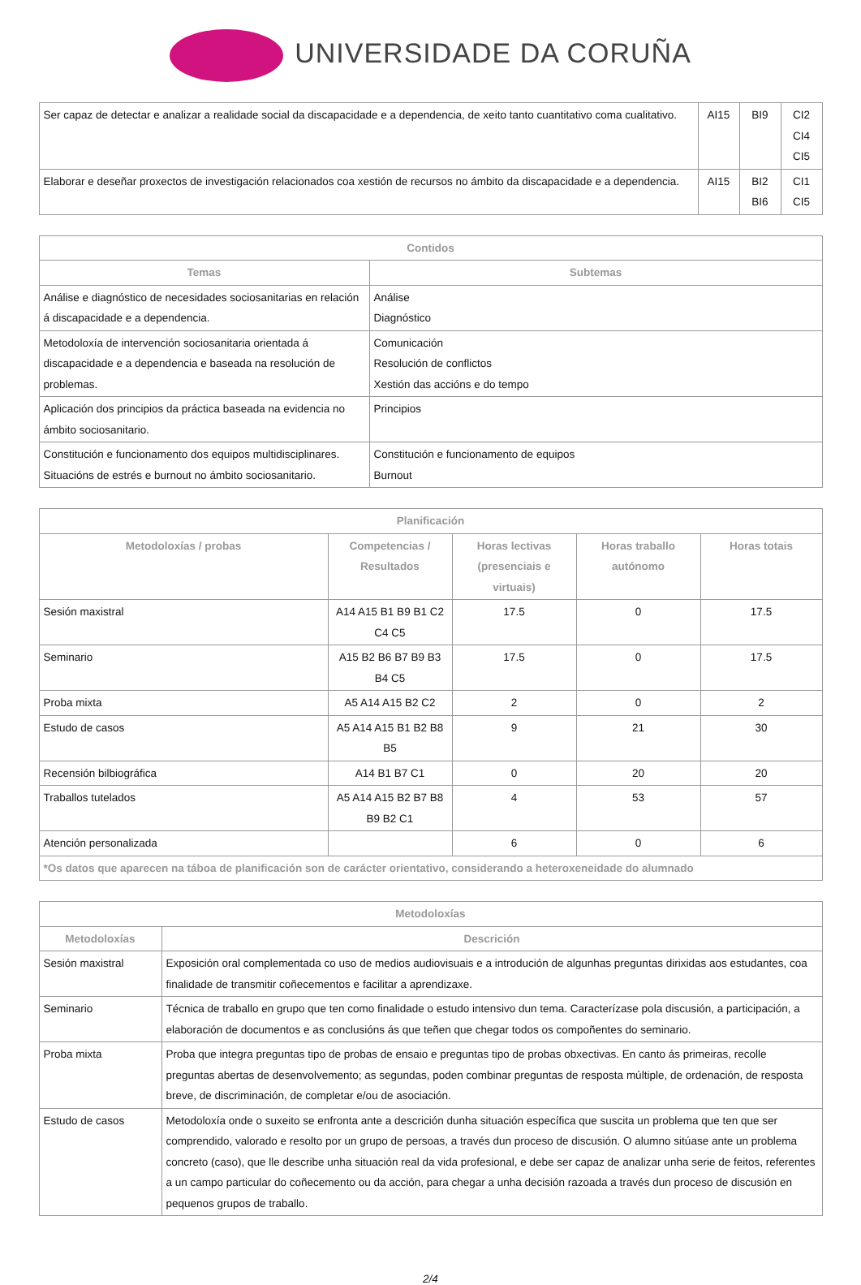UNIVERSIDADE DA CORUÑA
| Ser capaz de detectar e analizar a realidade social da discapacidade e a dependencia, de xeito tanto cuantitativo coma cualitativo. | AI15 | BI9 | CI2 CI4 CI5 |
| Elaborar e deseñar proxectos de investigación relacionados coa xestión de recursos no ámbito da discapacidade e a dependencia. | AI15 | BI2 BI6 | CI1 CI5 |
| Contidos | |
| --- | --- |
| Temas | Subtemas |
| Análise e diagnóstico de necesidades sociosanitarias en relación á discapacidade e a dependencia. | Análise Diagnóstico |
| Metodoloxía de intervención sociosanitaria orientada á discapacidade e a dependencia e baseada na resolución de problemas. | Comunicación Resolución de conflictos Xestión das accións e do tempo |
| Aplicación dos principios da práctica baseada na evidencia no ámbito sociosanitario. | Principios |
| Constitución e funcionamento dos equipos multidisciplinares. Situacións de estrés e burnout no ámbito sociosanitario. | Constitución e funcionamento de equipos Burnout |
| Planificación | | | | |
| --- | --- | --- | --- | --- |
| Metodoloxías / probas | Competencias / Resultados | Horas lectivas (presenciais e virtuais) | Horas traballo autónomo | Horas totais |
| Sesión maxistral | A14 A15 B1 B9 B1 C2 C4 C5 | 17.5 | 0 | 17.5 |
| Seminario | A15 B2 B6 B7 B9 B3 B4 C5 | 17.5 | 0 | 17.5 |
| Proba mixta | A5 A14 A15 B2 C2 | 2 | 0 | 2 |
| Estudo de casos | A5 A14 A15 B1 B2 B8 B5 | 9 | 21 | 30 |
| Recensión bilbiográfica | A14 B1 B7 C1 | 0 | 20 | 20 |
| Traballos tutelados | A5 A14 A15 B2 B7 B8 B9 B2 C1 | 4 | 53 | 57 |
| Atención personalizada | | 6 | 0 | 6 |
| *Os datos que aparecen na táboa de planificación son de carácter orientativo, considerando a heteroxeneidade do alumnado | | | | |
| Metodoloxías | |
| --- | --- |
| Metodoloxías | Descrición |
| Sesión maxistral | Exposición oral complementada co uso de medios audiovisuais e a introdución de algunhas preguntas dirixidas aos estudantes, coa finalidade de transmitir coñecementos e facilitar a aprendizaxe. |
| Seminario | Técnica de traballo en grupo que ten como finalidade o estudo intensivo dun tema. Caracterízase pola discusión, a participación, a elaboración de documentos e as conclusións ás que teñen que chegar todos os compoñentes do seminario. |
| Proba mixta | Proba que integra preguntas tipo de probas de ensaio e preguntas tipo de probas obxectivas. En canto ás primeiras, recolle preguntas abertas de desenvolvemento; as segundas, poden combinar preguntas de resposta múltiple, de ordenación, de resposta breve, de discriminación, de completar e/ou de asociación. |
| Estudo de casos | Metodoloxía onde o suxeito se enfronta ante a descrición dunha situación específica que suscita un problema que ten que ser comprendido, valorado e resolto por un grupo de persoas, a través dun proceso de discusión. O alumno sitúase ante un problema concreto (caso), que lle describe unha situación real da vida profesional, e debe ser capaz de analizar unha serie de feitos, referentes a un campo particular do coñecemento ou da acción, para chegar a unha decisión razoada a través dun proceso de discusión en pequenos grupos de traballo. |
2/4